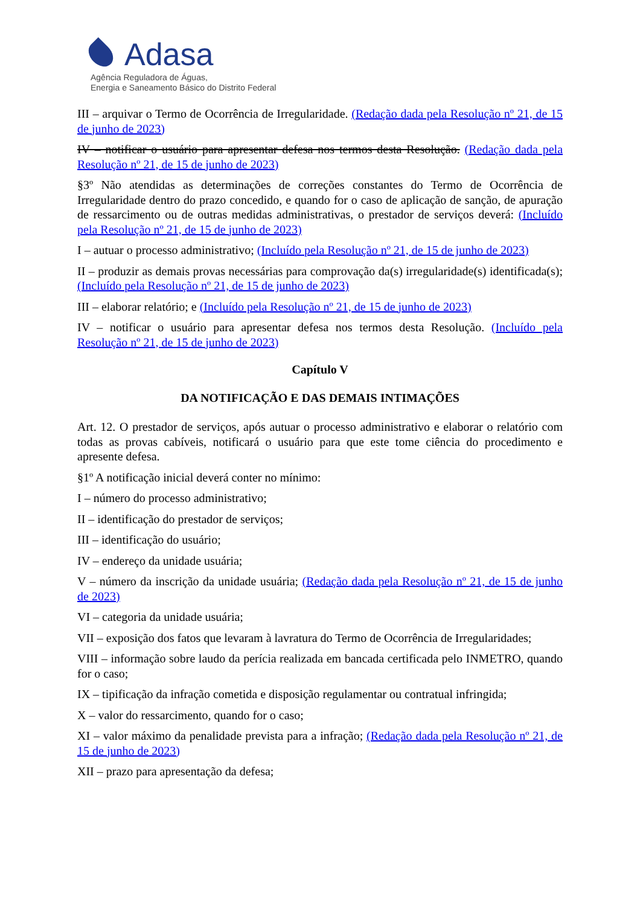Adasa
Agência Reguladora de Águas,
Energia e Saneamento Básico do Distrito Federal
III – arquivar o Termo de Ocorrência de Irregularidade. (Redação dada pela Resolução nº 21, de 15 de junho de 2023)
IV – notificar o usuário para apresentar defesa nos termos desta Resolução. (Redação dada pela Resolução nº 21, de 15 de junho de 2023)
§3º Não atendidas as determinações de correções constantes do Termo de Ocorrência de Irregularidade dentro do prazo concedido, e quando for o caso de aplicação de sanção, de apuração de ressarcimento ou de outras medidas administrativas, o prestador de serviços deverá: (Incluído pela Resolução nº 21, de 15 de junho de 2023)
I – autuar o processo administrativo; (Incluído pela Resolução nº 21, de 15 de junho de 2023)
II – produzir as demais provas necessárias para comprovação da(s) irregularidade(s) identificada(s); (Incluído pela Resolução nº 21, de 15 de junho de 2023)
III – elaborar relatório; e (Incluído pela Resolução nº 21, de 15 de junho de 2023)
IV – notificar o usuário para apresentar defesa nos termos desta Resolução. (Incluído pela Resolução nº 21, de 15 de junho de 2023)
Capítulo V
DA NOTIFICAÇÃO E DAS DEMAIS INTIMAÇÕES
Art. 12. O prestador de serviços, após autuar o processo administrativo e elaborar o relatório com todas as provas cabíveis, notificará o usuário para que este tome ciência do procedimento e apresente defesa.
§1º A notificação inicial deverá conter no mínimo:
I – número do processo administrativo;
II – identificação do prestador de serviços;
III – identificação do usuário;
IV – endereço da unidade usuária;
V – número da inscrição da unidade usuária; (Redação dada pela Resolução nº 21, de 15 de junho de 2023)
VI – categoria da unidade usuária;
VII – exposição dos fatos que levaram à lavratura do Termo de Ocorrência de Irregularidades;
VIII – informação sobre laudo da perícia realizada em bancada certificada pelo INMETRO, quando for o caso;
IX – tipificação da infração cometida e disposição regulamentar ou contratual infringida;
X – valor do ressarcimento, quando for o caso;
XI – valor máximo da penalidade prevista para a infração; (Redação dada pela Resolução nº 21, de 15 de junho de 2023)
XII – prazo para apresentação da defesa;